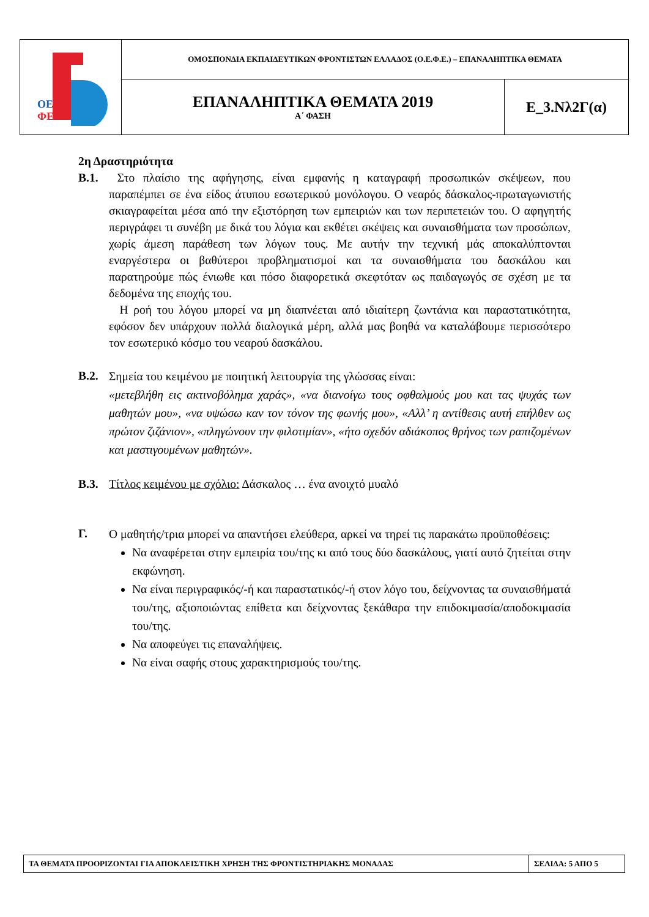| ΟΕ ΦΕ | ΟΜΟΣΠΟΝΔΙΑ ΕΚΠΑΙΔΕΥΤΙΚΩΝ ΦΡΟΝΤΙΣΤΩΝ ΕΛΛΑΔΟΣ (Ο.Ε.Φ.Ε.) – ΕΠΑΝΑΛΗΠΤΙΚΑ ΘΕΜΑΤΑ | |
| | ΕΠΑΝΑΛΗΠΤΙΚΑ ΘΕΜΑΤΑ 2019 Α΄ ΦΑΣΗ | Ε_3.Νλ2Γ(α) |
2η Δραστηριότητα
Β.1. Στο πλαίσιο της αφήγησης, είναι εμφανής η καταγραφή προσωπικών σκέψεων, που παραπέμπει σε ένα είδος άτυπου εσωτερικού μονόλογου. Ο νεαρός δάσκαλος-πρωταγωνιστής σκιαγραφείται μέσα από την εξιστόρηση των εμπειριών και των περιπετειών του. Ο αφηγητής περιγράφει τι συνέβη με δικά του λόγια και εκθέτει σκέψεις και συναισθήματα των προσώπων, χωρίς άμεση παράθεση των λόγων τους. Με αυτήν την τεχνική μάς αποκαλύπτονται εναργέστερα οι βαθύτεροι προβληματισμοί και τα συναισθήματα του δασκάλου και παρατηρούμε πώς ένιωθε και πόσο διαφορετικά σκεφτόταν ως παιδαγωγός σε σχέση με τα δεδομένα της εποχής του.
Η ροή του λόγου μπορεί να μη διαπνέεται από ιδιαίτερη ζωντάνια και παραστατικότητα, εφόσον δεν υπάρχουν πολλά διαλογικά μέρη, αλλά μας βοηθά να καταλάβουμε περισσότερο τον εσωτερικό κόσμο του νεαρού δασκάλου.
Β.2.
Σημεία του κειμένου με ποιητική λειτουργία της γλώσσας είναι:
«μετεβλήθη εις ακτινοβόλημα χαράς», «να διανοίγω τους οφθαλμούς μου και τας ψυχάς των μαθητών μου», «να υψώσω καν τον τόνον της φωνής μου», «Αλλ’ η αντίθεσις αυτή επήλθεν ως πρώτον ζιζάνιον», «πληγώνουν την φιλοτιμίαν», «ήτο σχεδόν αδιάκοπος θρήνος των ραπιζομένων και μαστιγουμένων μαθητών».
Β.3. Τίτλος κειμένου με σχόλιο: Δάσκαλος … ένα ανοιχτό μυαλό
Γ.
Ο μαθητής/τρια μπορεί να απαντήσει ελεύθερα, αρκεί να τηρεί τις παρακάτω προϋποθέσεις:
Να αναφέρεται στην εμπειρία του/της κι από τους δύο δασκάλους, γιατί αυτό ζητείται στην εκφώνηση.
Να είναι περιγραφικός/-ή και παραστατικός/-ή στον λόγο του, δείχνοντας τα συναισθήματά του/της, αξιοποιώντας επίθετα και δείχνοντας ξεκάθαρα την επιδοκιμασία/αποδοκιμασία του/της.
Να αποφεύγει τις επαναλήψεις.
Να είναι σαφής στους χαρακτηρισμούς του/της.
| ΤΑ ΘΕΜΑΤΑ ΠΡΟΟΡΙΖΟΝΤΑΙ ΓΙΑ ΑΠΟΚΛΕΙΣΤΙΚΗ ΧΡΗΣΗ ΤΗΣ ΦΡΟΝΤΙΣΤΗΡΙΑΚΗΣ ΜΟΝΑΔΑΣ | ΣΕΛΙΔΑ: 5 ΑΠΟ 5 |